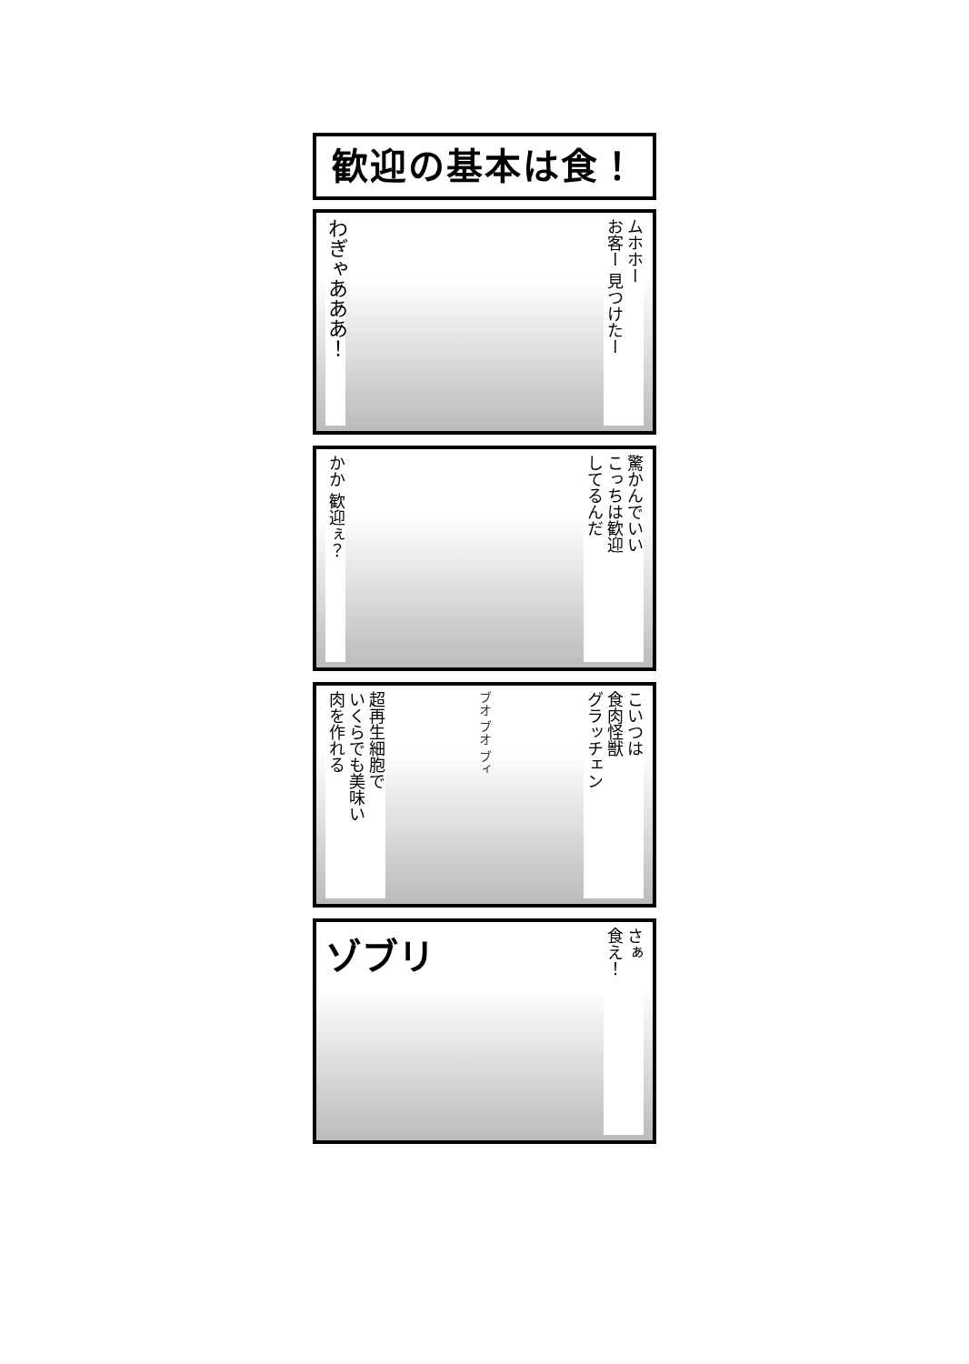歓迎の基本は食！
わぎゃあああ！
ムホホー
お客ー 見つけたー
かか 歓迎ぇ？
驚かんでいい
こっちは歓迎
してるんだ
超再生細胞で
いくらでも美味い
肉を作れる
ブオ ブオ ブィ
こいつは
食肉怪獣
グラッチェン
ゾブリ
さぁ
食え！